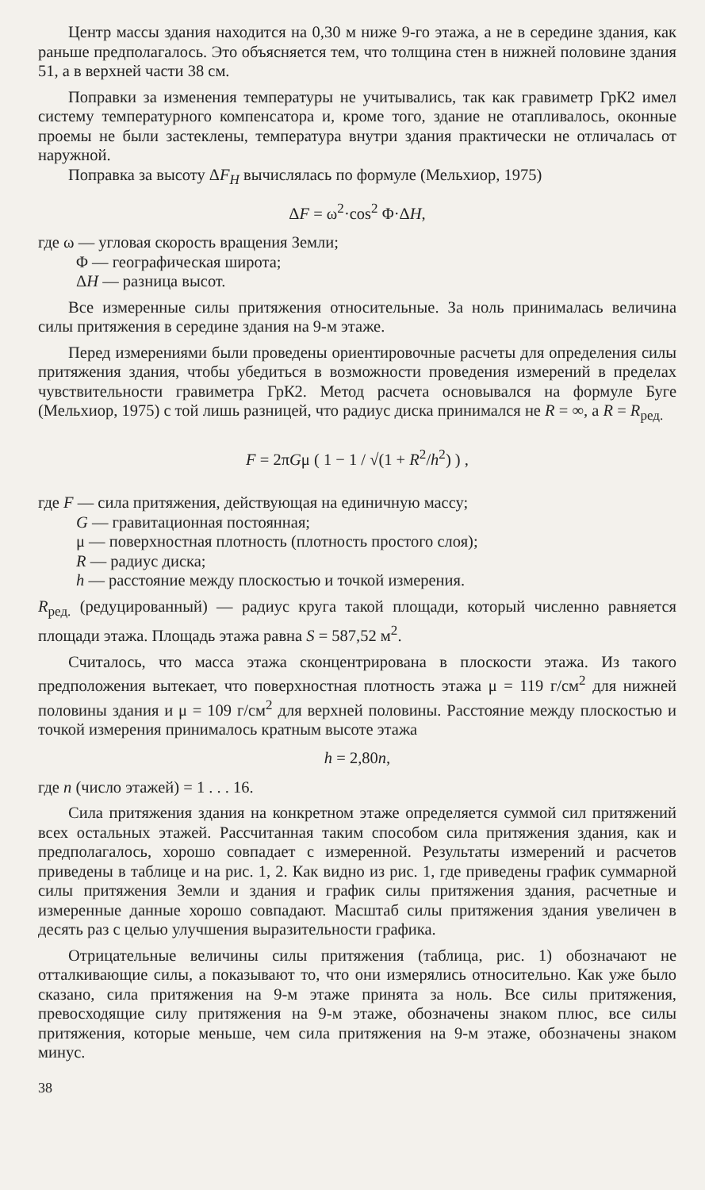Центр массы здания находится на 0,30 м ниже 9-го этажа, а не в середине здания, как раньше предполагалось. Это объясняется тем, что толщина стен в нижней половине здания 51, а в верхней части 38 см.
Поправки за изменения температуры не учитывались, так как гравиметр ГрК2 имел систему температурного компенсатора и, кроме того, здание не отапливалось, оконные проемы не были застеклены, температура внутри здания практически не отличалась от наружной.
Поправка за высоту ΔF<sub>H</sub> вычислялась по формуле (Мельхиор, 1975)
ΔF = ω<sup>2</sup>·cos<sup>2</sup> Φ·ΔH,
где ω — угловая скорость вращения Земли;
Φ — географическая широта;
ΔH — разница высот.
Все измеренные силы притяжения относительные. За ноль принималась величина силы притяжения в середине здания на 9-м этаже.
Перед измерениями были проведены ориентировочные расчеты для определения силы притяжения здания, чтобы убедиться в возможности проведения измерений в пределах чувствительности гравиметра ГрК2. Метод расчета основывался на формуле Буге (Мельхиор, 1975) с той лишь разницей, что радиус диска принимался не R = ∞, а R = R<sub>ред.</sub>
F = 2πGμ ( 1 − 1 / √(1 + R<sup>2</sup>/h<sup>2</sup>) ) ,
где F — сила притяжения, действующая на единичную массу;
G — гравитационная постоянная;
μ — поверхностная плотность (плотность простого слоя);
R — радиус диска;
h — расстояние между плоскостью и точкой измерения.
R<sub>ред.</sub> (редуцированный) — радиус круга такой площади, который численно равняется площади этажа. Площадь этажа равна S = 587,52 м<sup>2</sup>.
Считалось, что масса этажа сконцентрирована в плоскости этажа. Из такого предположения вытекает, что поверхностная плотность этажа μ = 119 г/см<sup>2</sup> для нижней половины здания и μ = 109 г/см<sup>2</sup> для верхней половины. Расстояние между плоскостью и точкой измерения принималось кратным высоте этажа
h = 2,80n,
где n (число этажей) = 1 . . . 16.
Сила притяжения здания на конкретном этаже определяется суммой сил притяжений всех остальных этажей. Рассчитанная таким способом сила притяжения здания, как и предполагалось, хорошо совпадает с измеренной. Результаты измерений и расчетов приведены в таблице и на рис. 1, 2. Как видно из рис. 1, где приведены график суммарной силы притяжения Земли и здания и график силы притяжения здания, расчетные и измеренные данные хорошо совпадают. Масштаб силы притяжения здания увеличен в десять раз с целью улучшения выразительности графика.
Отрицательные величины силы притяжения (таблица, рис. 1) обозначают не отталкивающие силы, а показывают то, что они измерялись относительно. Как уже было сказано, сила притяжения на 9-м этаже принята за ноль. Все силы притяжения, превосходящие силу притяжения на 9-м этаже, обозначены знаком плюс, все силы притяжения, которые меньше, чем сила притяжения на 9-м этаже, обозначены знаком минус.
38